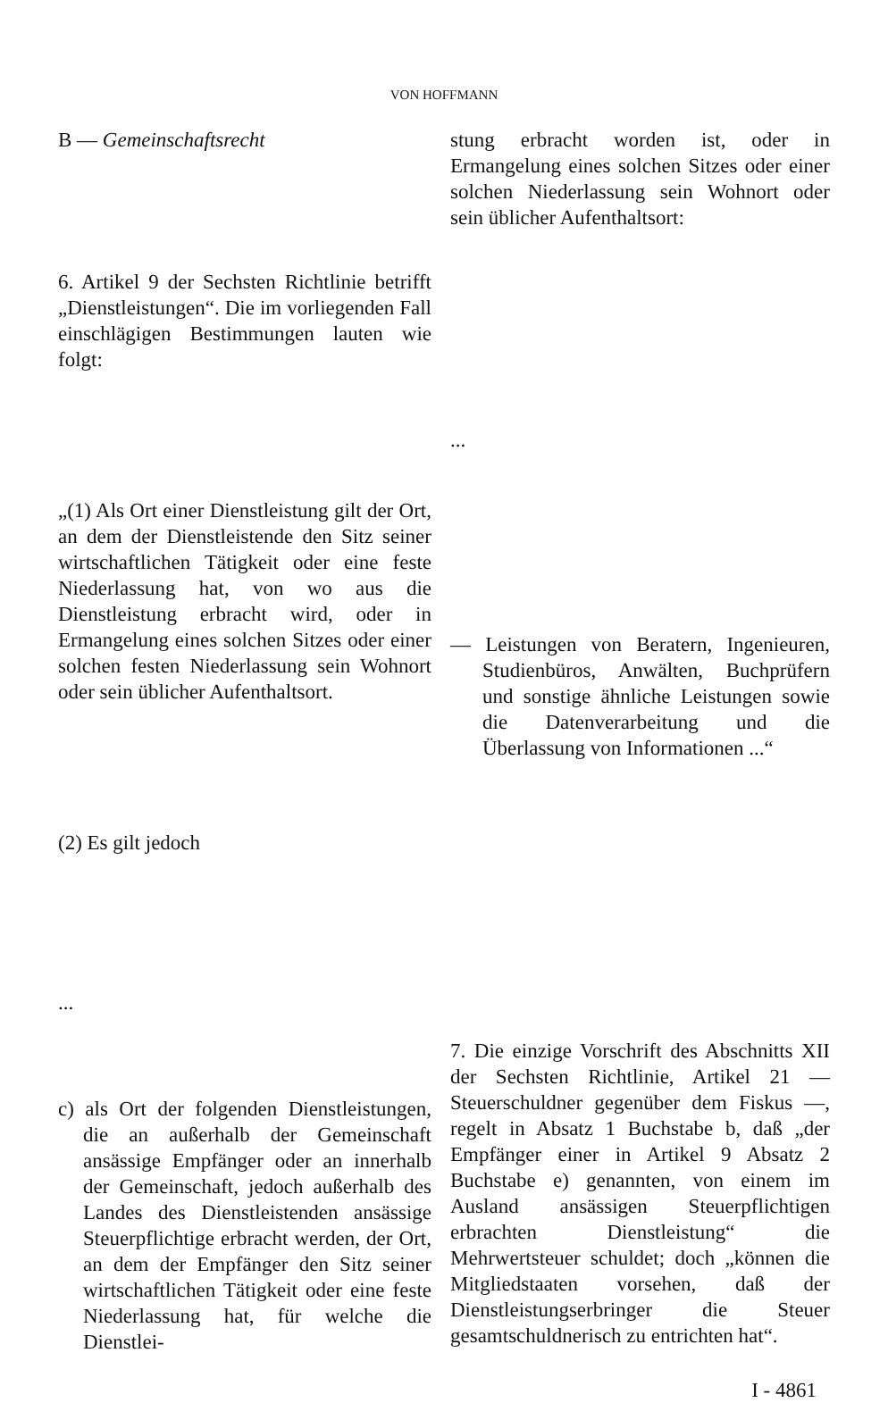VON HOFFMANN
B — Gemeinschaftsrecht
6. Artikel 9 der Sechsten Richtlinie betrifft „Dienstleistungen“. Die im vorliegenden Fall einschlägigen Bestimmungen lauten wie folgt:
„(1) Als Ort einer Dienstleistung gilt der Ort, an dem der Dienstleistende den Sitz seiner wirtschaftlichen Tätigkeit oder eine feste Niederlassung hat, von wo aus die Dienstleistung erbracht wird, oder in Ermangelung eines solchen Sitzes oder einer solchen festen Niederlassung sein Wohnort oder sein üblicher Aufenthaltsort.
(2) Es gilt jedoch
...
c) als Ort der folgenden Dienstleistungen, die an außerhalb der Gemeinschaft ansässige Empfänger oder an innerhalb der Gemeinschaft, jedoch außerhalb des Landes des Dienstleistenden ansässige Steuerpflichtige erbracht werden, der Ort, an dem der Empfänger den Sitz seiner wirtschaftlichen Tätigkeit oder eine feste Niederlassung hat, für welche die Dienstlei-
stung erbracht worden ist, oder in Ermangelung eines solchen Sitzes oder einer solchen Niederlassung sein Wohnort oder sein üblicher Aufenthaltsort:
...
— Leistungen von Beratern, Ingenieuren, Studienbüros, Anwälten, Buchprüfern und sonstige ähnliche Leistungen sowie die Datenverarbeitung und die Überlassung von Informationen ...“
7. Die einzige Vorschrift des Abschnitts XII der Sechsten Richtlinie, Artikel 21 — Steuerschuldner gegenüber dem Fiskus —, regelt in Absatz 1 Buchstabe b, daß „der Empfänger einer in Artikel 9 Absatz 2 Buchstabe e) genannten, von einem im Ausland ansässigen Steuerpflichtigen erbrachten Dienstleistung“ die Mehrwertsteuer schuldet; doch „können die Mitgliedstaaten vorsehen, daß der Dienstleistungserbringer die Steuer gesamtschuldnerisch zu entrichten hat“.
I - 4861